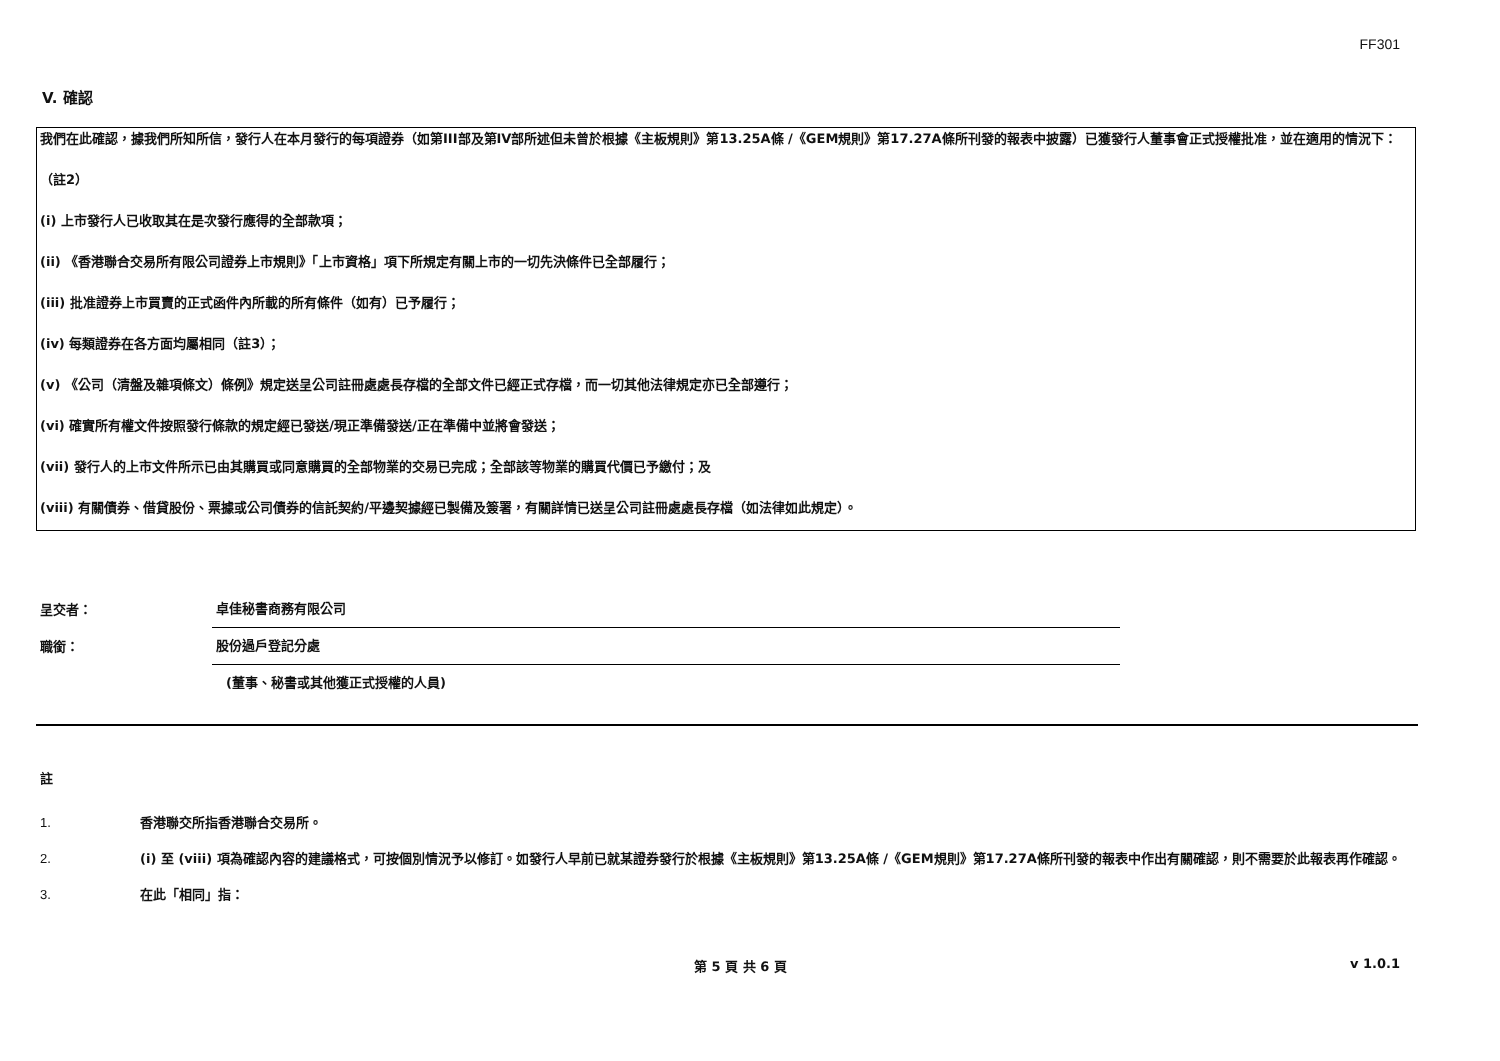FF301
V. 確認
我們在此確認，據我們所知所信，發行人在本月發行的每項證券（如第III部及第IV部所述但未曾於根據《主板規則》第13.25A條 /《GEM規則》第17.27A條所刊發的報表中披露）已獲發行人董事會正式授權批准，並在適用的情況下：
（註2）
(i) 上市發行人已收取其在是次發行應得的全部款項；
(ii) 《香港聯合交易所有限公司證券上市規則》「上市資格」項下所規定有關上市的一切先決條件已全部履行；
(iii) 批准證券上市買賣的正式函件內所載的所有條件（如有）已予履行；
(iv) 每類證券在各方面均屬相同（註3）；
(v) 《公司（清盤及雜項條文）條例》規定送呈公司註冊處處長存檔的全部文件已經正式存檔，而一切其他法律規定亦已全部遵行；
(vi) 確實所有權文件按照發行條款的規定經已發送/現正準備發送/正在準備中並將會發送；
(vii) 發行人的上市文件所示已由其購買或同意購買的全部物業的交易已完成；全部該等物業的購買代價已予繳付；及
(viii) 有關債券、借貸股份、票據或公司債券的信託契約/平邊契據經已製備及簽署，有關詳情已送呈公司註冊處處長存檔（如法律如此規定）。
呈交者： 卓佳秘書商務有限公司
職銜： 股份過戶登記分處
(董事、秘書或其他獲正式授權的人員)
註
1. 香港聯交所指香港聯合交易所。
2. (i) 至 (viii) 項為確認內容的建議格式，可按個別情況予以修訂。如發行人早前已就某證券發行於根據《主板規則》第13.25A條 /《GEM規則》第17.27A條所刊發的報表中作出有關確認，則不需要於此報表再作確認。
3. 在此「相同」指：
第 5 頁 共 6 頁 v 1.0.1